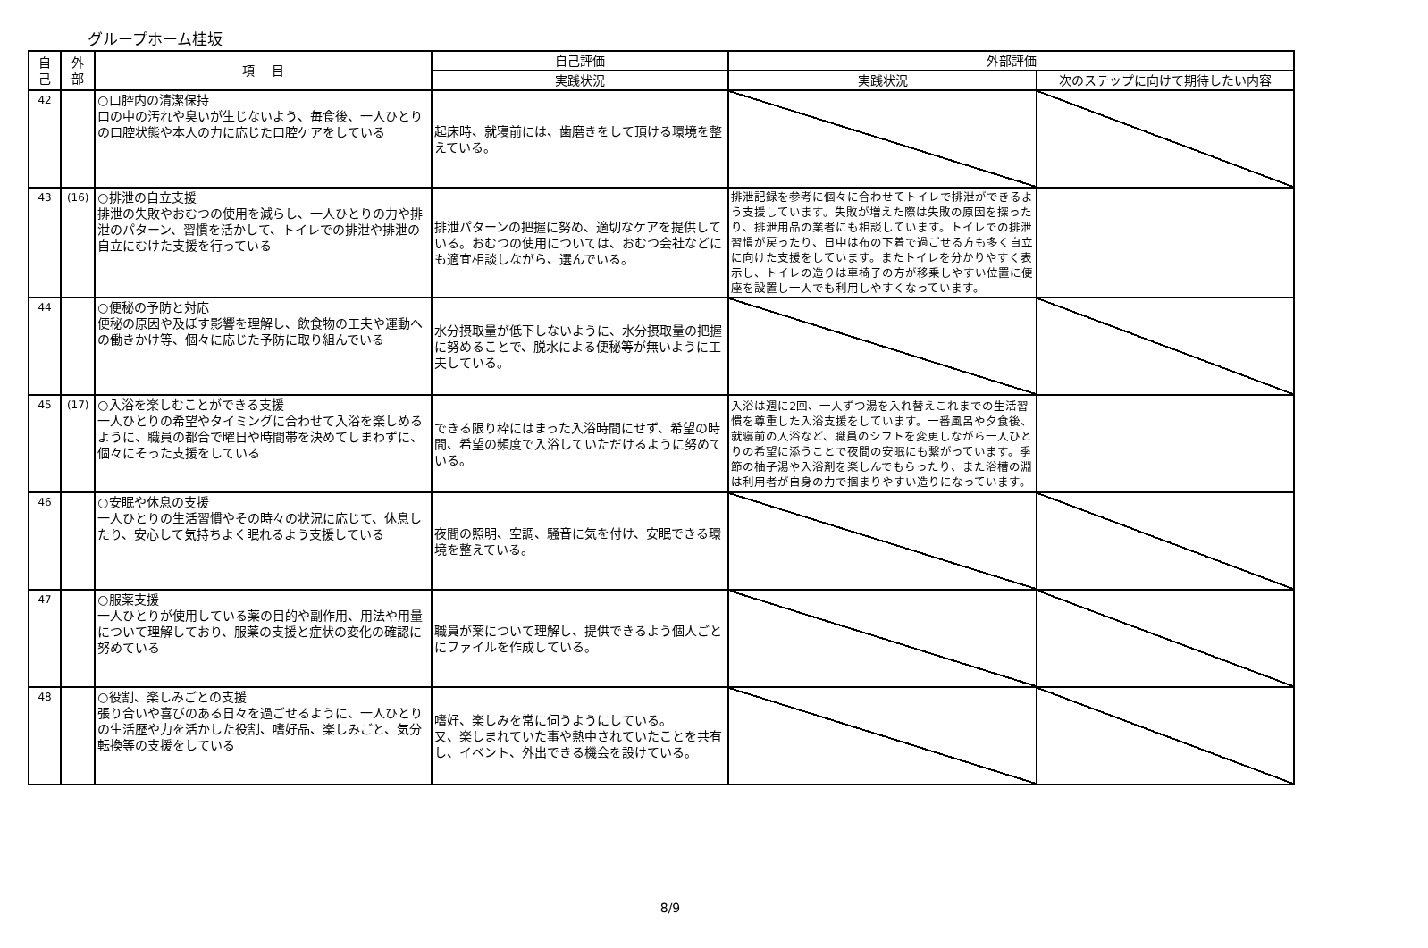グループホーム桂坂
| 自 己 | 外 部 | 項 目 | 自己評価 | 外部評価 | |
| --- | --- | --- | --- | --- | --- |
| | | | 実践状況 | 実践状況 | 次のステップに向けて期待したい内容 |
| 42 | | ○口腔内の清潔保持 口の中の汚れや臭いが生じないよう、毎食後、一人ひとりの口腔状態や本人の力に応じた口腔ケアをしている | 起床時、就寝前には、歯磨きをして頂ける環境を整えている。 | | |
| 43 | (16) | ○排泄の自立支援 排泄の失敗やおむつの使用を減らし、一人ひとりの力や排泄のパターン、習慣を活かして、トイレでの排泄や排泄の自立にむけた支援を行っている | 排泄パターンの把握に努め、適切なケアを提供している。おむつの使用については、おむつ会社などにも適宜相談しながら、選んでいる。 | 排泄記録を参考に個々に合わせてトイレで排泄ができるよう支援しています。失敗が増えた際は失敗の原因を探ったり、排泄用品の業者にも相談しています。トイレでの排泄習慣が戻ったり、日中は布の下着で過ごせる方も多く自立に向けた支援をしています。またトイレを分かりやすく表示し、トイレの造りは車椅子の方が移乗しやすい位置に便座を設置し一人でも利用しやすくなっています。 | |
| 44 | | ○便秘の予防と対応 便秘の原因や及ぼす影響を理解し、飲食物の工夫や運動への働きかけ等、個々に応じた予防に取り組んでいる | 水分摂取量が低下しないように、水分摂取量の把握に努めることで、脱水による便秘等が無いように工夫している。 | | |
| 45 | (17) | ○入浴を楽しむことができる支援 一人ひとりの希望やタイミングに合わせて入浴を楽しめるように、職員の都合で曜日や時間帯を決めてしまわずに、個々にそった支援をしている | できる限り枠にはまった入浴時間にせず、希望の時間、希望の頻度で入浴していただけるように努めている。 | 入浴は週に2回、一人ずつ湯を入れ替えこれまでの生活習慣を尊重した入浴支援をしています。一番風呂や夕食後、就寝前の入浴など、職員のシフトを変更しながら一人ひとりの希望に添うことで夜間の安眠にも繋がっています。季節の柚子湯や入浴剤を楽しんでもらったり、また浴槽の淵は利用者が自身の力で掴まりやすい造りになっています。 | |
| 46 | | ○安眠や休息の支援 一人ひとりの生活習慣やその時々の状況に応じて、休息したり、安心して気持ちよく眠れるよう支援している | 夜間の照明、空調、騒音に気を付け、安眠できる環境を整えている。 | | |
| 47 | | ○服薬支援 一人ひとりが使用している薬の目的や副作用、用法や用量について理解しており、服薬の支援と症状の変化の確認に努めている | 職員が薬について理解し、提供できるよう個人ごとにファイルを作成している。 | | |
| 48 | | ○役割、楽しみごとの支援 張り合いや喜びのある日々を過ごせるように、一人ひとりの生活歴や力を活かした役割、嗜好品、楽しみごと、気分転換等の支援をしている | 嗜好、楽しみを常に伺うようにしている。 又、楽しまれていた事や熱中されていたことを共有し、イベント、外出できる機会を設けている。 | | |
8/9